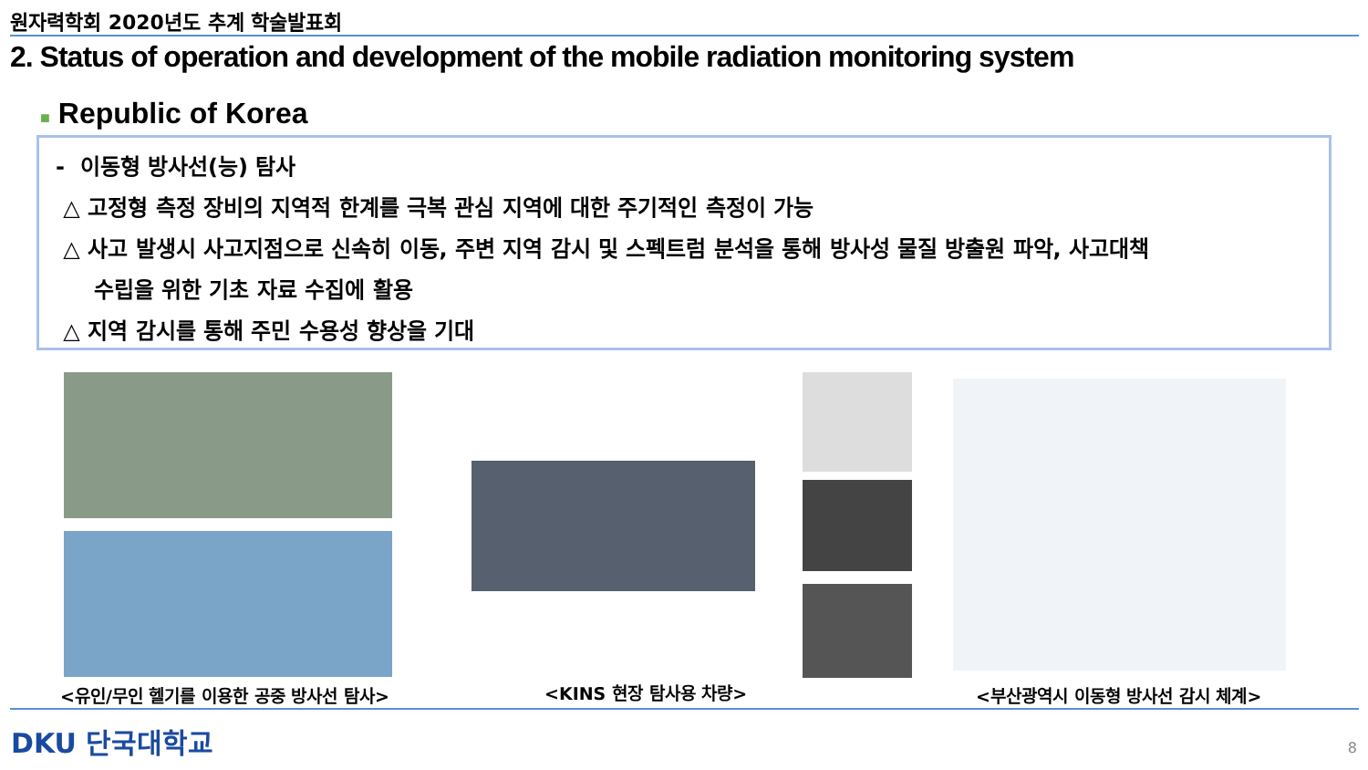원자력학회 2020년도 추계 학술발표회
2. Status of operation and development of the mobile radiation monitoring system
■ Republic of Korea
- 이동형 방사선(능) 탐사
△ 고정형 측정 장비의 지역적 한계를 극복 관심 지역에 대한 주기적인 측정이 가능
△ 사고 발생시 사고지점으로 신속히 이동, 주변 지역 감시 및 스펙트럼 분석을 통해 방사성 물질 방출원 파악, 사고대책
수립을 위한 기초 자료 수집에 활용
△ 지역 감시를 통해 주민 수용성 향상을 기대
<유인/무인 헬기를 이용한 공중 방사선 탐사>
<KINS 현장 탐사용 차량>
<부산광역시 이동형 방사선 감시 체계>
DKU 단국대학교 8